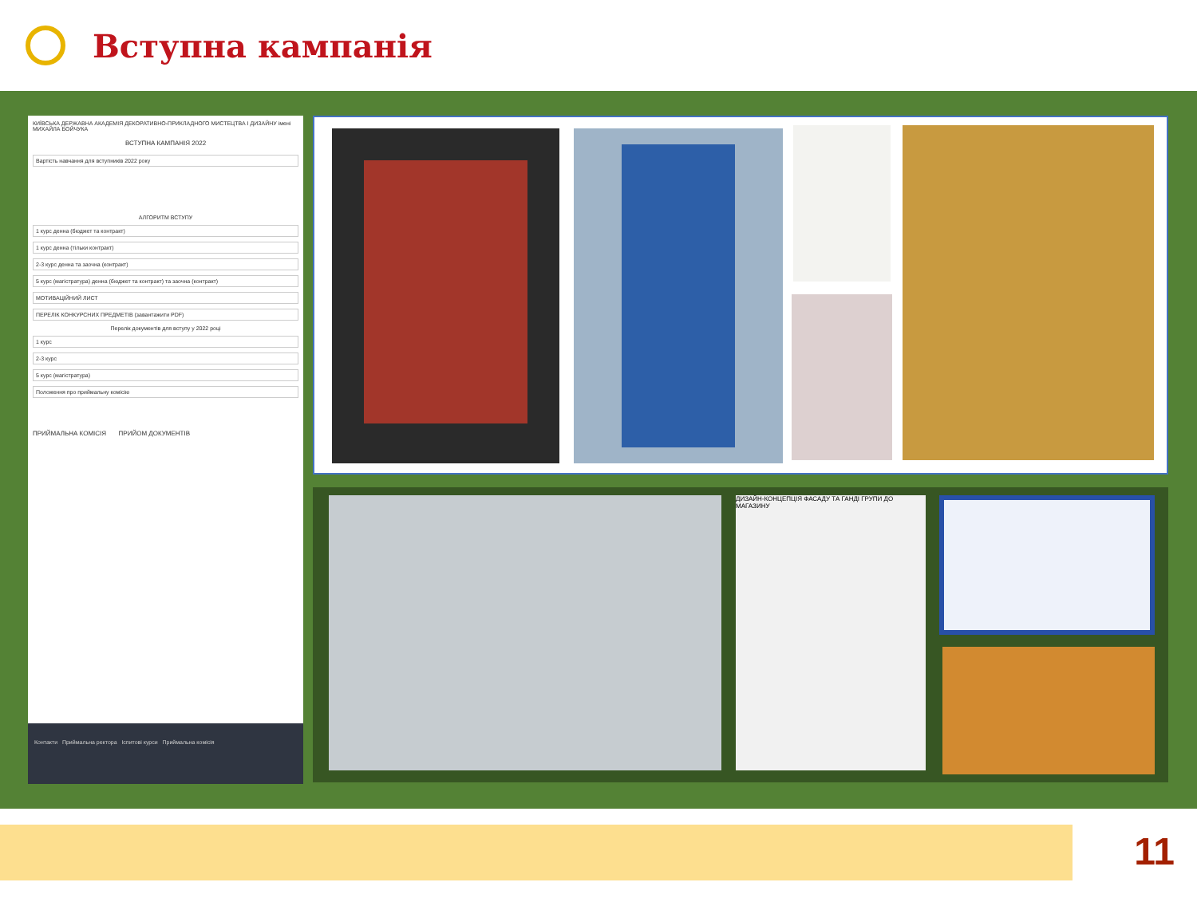Вступна кампанія
КИЇВСЬКА ДЕРЖАВНА АКАДЕМІЯ ДЕКОРАТИВНО-ПРИКЛАДНОГО МИСТЕЦТВА І ДИЗАЙНУ імені МИХАЙЛА БОЙЧУКА
ВСТУПНА КАМПАНІЯ 2022
Вартість навчання для вступників 2022 року
АЛГОРИТМ ВСТУПУ
1 курс денна (бюджет та контракт)
1 курс денна (тільки контракт)
2-3 курс денна та заочна (контракт)
5 курс (магістратура) денна (бюджет та контракт) та заочна (контракт)
МОТИВАЦІЙНИЙ ЛИСТ
ПЕРЕЛІК КОНКУРСНИХ ПРЕДМЕТІВ (завантажити PDF)
Перелік документів для вступу у 2022 році
1 курс
2-3 курс
5 курс (магістратура)
Положення про приймальну комісію
ПРИЙМАЛЬНА КОМІСІЯ ПРИЙОМ ДОКУМЕНТІВ
Контакти Приймальна ректора Іспитові курси Приймальна комісія
ДИЗАЙН-КОНЦЕПЦІЯ ФАСАДУ ТА ГАНДІ ГРУПИ ДО МАГАЗИНУ
11